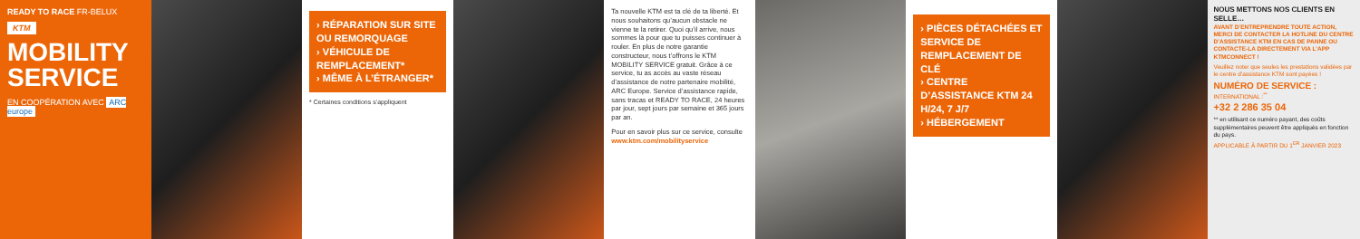READY TO RACE FR-BELUX
KTM
MOBILITY SERVICE
EN COOPÉRATION AVEC ARC europe
› RÉPARATION SUR SITE OU REMORQUAGE
› VÉHICULE DE REMPLACEMENT*
› MÊME À L’ÉTRANGER*
* Certaines conditions s’appliquent
Ta nouvelle KTM est ta clé de ta liberté. Et nous souhaitons qu’aucun obstacle ne vienne te la retirer. Quoi qu’il arrive, nous sommes là pour que tu puisses continuer à rouler. En plus de notre garantie constructeur, nous t’offrons le KTM MOBILITY SERVICE gratuit. Grâce à ce service, tu as accès au vaste réseau d’assistance de notre partenaire mobilité, ARC Europe. Service d’assistance rapide, sans tracas et READY TO RACE, 24 heures par jour, sept jours par semaine et 365 jours par an.
Pour en savoir plus sur ce service, consulte www.ktm.com/mobilityservice
› PIÈCES DÉTACHÉES ET SERVICE DE REMPLACEMENT DE CLÉ
› CENTRE D’ASSISTANCE KTM 24 H/24, 7 J/7
› HÉBERGEMENT
NOUS METTONS NOS CLIENTS EN SELLE…
AVANT D’ENTREPRENDRE TOUTE ACTION, MERCI DE CONTACTER LA HOTLINE DU CENTRE D’ASSISTANCE KTM EN CAS DE PANNE OU CONTACTE-LA DIRECTEMENT VIA L’APP KTMCONNECT !
Veuillez noter que seules les prestations validées par le centre d’assistance KTM sont payées !
NUMÉRO DE SERVICE :
INTERNATIONAL :<sup>**</sup>
+32 2 286 35 04
** en utilisant ce numéro payant, des coûts supplémentaires peuvent être appliqués en fonction du pays.
APPLICABLE À PARTIR DU 1<sup>ER</sup> JANVIER 2023